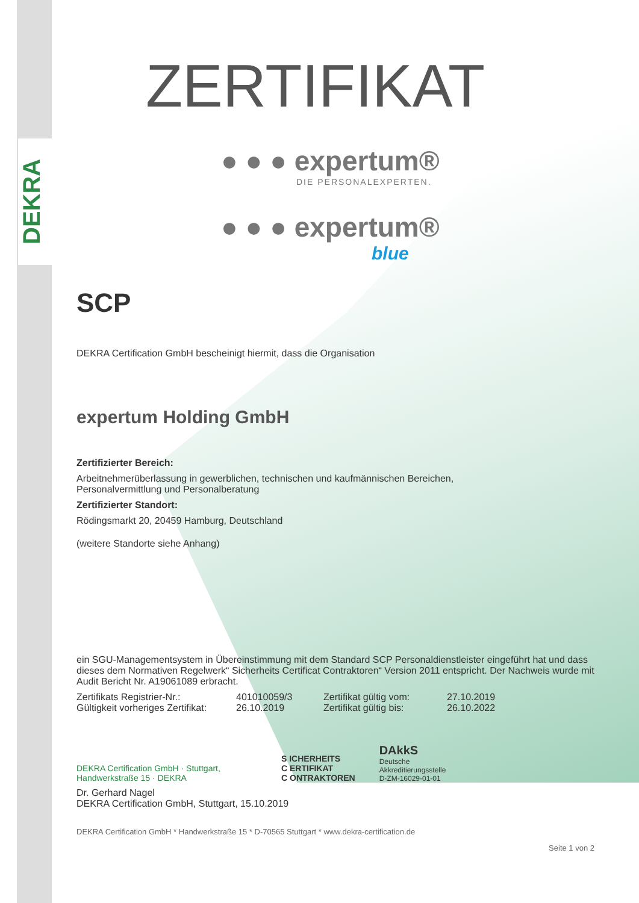DEKRA
ZERTIFIKAT
● ● ● expertum®
DIE PERSONALEXPERTEN.
● ● ● expertum®
blue
SCP
DEKRA Certification GmbH bescheinigt hiermit, dass die Organisation
expertum Holding GmbH
Zertifizierter Bereich:
Arbeitnehmerüberlassung in gewerblichen, technischen und kaufmännischen Bereichen,
Personalvermittlung und Personalberatung
Zertifizierter Standort:
Rödingsmarkt 20, 20459 Hamburg, Deutschland
(weitere Standorte siehe Anhang)
ein SGU-Managementsystem in Übereinstimmung mit dem Standard SCP Personaldienstleister eingeführt hat und dass dieses dem Normativen Regelwerk“ Sicherheits Certificat Contraktoren“ Version 2011 entspricht. Der Nachweis wurde mit Audit Bericht Nr. A19061089 erbracht.
Zertifikats Registrier-Nr.: 401010059/3 Zertifikat gültig vom: 27.10.2019 Gültigkeit vorheriges Zertifikat: 26.10.2019 Zertifikat gültig bis: 26.10.2022
DEKRA Certification GmbH · Stuttgart, Handwerkstraße 15 · DEKRA
S ICHERHEITS
C ERTIFIKAT
C ONTRAKTOREN
DAkkS
Deutsche
Akkreditierungsstelle
D-ZM-16029-01-01
Dr. Gerhard Nagel
DEKRA Certification GmbH, Stuttgart, 15.10.2019
DEKRA Certification GmbH * Handwerkstraße 15 * D-70565 Stuttgart * www.dekra-certification.de
Seite 1 von 2